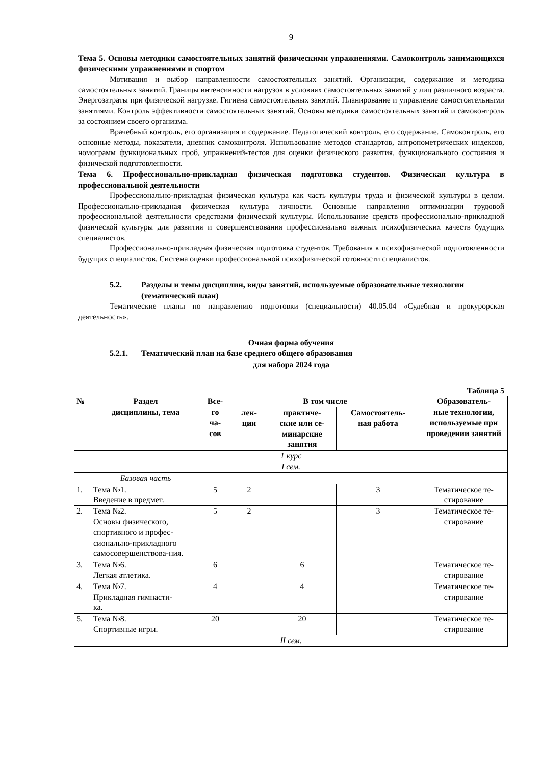9
Тема 5. Основы методики самостоятельных занятий физическими упражнениями. Самоконтроль занимающихся физическими упражнениями и спортом
Мотивация и выбор направленности самостоятельных занятий. Организация, содержание и методика самостоятельных занятий. Границы интенсивности нагрузок в условиях самостоятельных занятий у лиц различного возраста. Энергозатраты при физической нагрузке. Гигиена самостоятельных занятий. Планирование и управление самостоятельными занятиями. Контроль эффективности самостоятельных занятий. Основы методики самостоятельных занятий и самоконтроль за состоянием своего организма.
Врачебный контроль, его организация и содержание. Педагогический контроль, его содержание. Самоконтроль, его основные методы, показатели, дневник самоконтроля. Использование методов стандартов, антропометрических индексов, номограмм функциональных проб, упражнений-тестов для оценки физического развития, функционального состояния и физической подготовленности.
Тема 6. Профессионально-прикладная физическая подготовка студентов. Физическая культура в профессиональной деятельности
Профессионально-прикладная физическая культура как часть культуры труда и физической культуры в целом. Профессионально-прикладная физическая культура личности. Основные направления оптимизации трудовой профессиональной деятельности средствами физической культуры. Использование средств профессионально-прикладной физической культуры для развития и совершенствования профессионально важных психофизических качеств будущих специалистов.
Профессионально-прикладная физическая подготовка студентов. Требования к психофизической подготовленности будущих специалистов. Система оценки профессиональной психофизической готовности специалистов.
5.2. Разделы и темы дисциплин, виды занятий, используемые образовательные технологии (тематический план)
Тематические планы по направлению подготовки (специальности) 40.05.04 «Судебная и прокурорская деятельность».
Очная форма обучения
5.2.1. Тематический план на базе среднего общего образования
для набора 2024 года
Таблица 5
| № | Раздел дисциплины, тема | Все- го ча- сов | В том числе | | | Образователь- ные технологии, используемые при проведении занятий |
| --- | --- | --- | --- | --- | --- | --- |
| | | | лек- ции | практиче- ские или се- минарские занятия | Самостоятель- ная работа | |
| 1 курс I сем. | | | | | | |
| | Базовая часть | | | | | |
| 1. | Тема №1. Введение в предмет. | 5 | 2 | | 3 | Тематическое те- стирование |
| 2. | Тема №2. Основы физического, спортивного и профес-сионально-прикладного самосовершенствова-ния. | 5 | 2 | | 3 | Тематическое те- стирование |
| 3. | Тема №6. Легкая атлетика. | 6 | | 6 | | Тематическое те- стирование |
| 4. | Тема №7. Прикладная гимнасти- ка. | 4 | | 4 | | Тематическое те- стирование |
| 5. | Тема №8. Спортивные игры. | 20 | | 20 | | Тематическое те- стирование |
| II сем. | | | | | | |